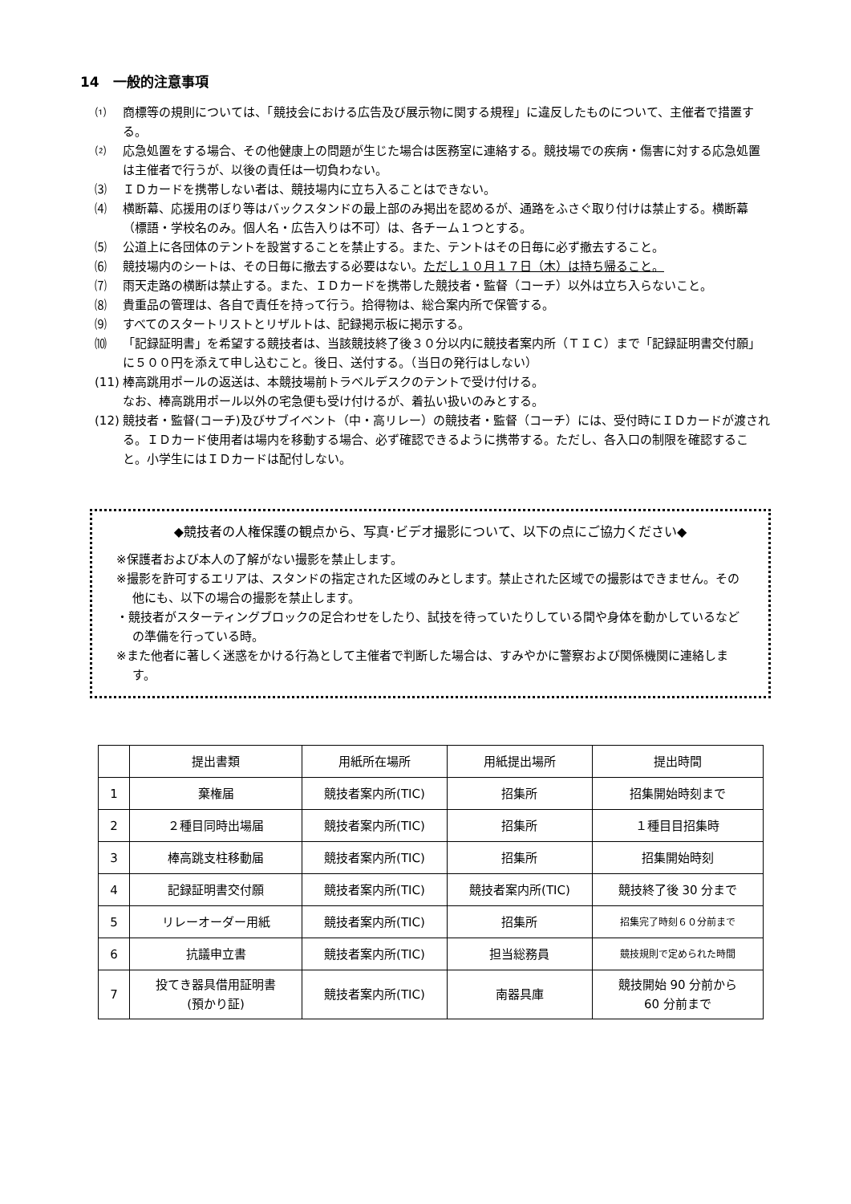14　一般的注意事項
⑴ 商標等の規則については、「競技会における広告及び展示物に関する規程」に違反したものについて、主催者で措置する。
⑵ 応急処置をする場合、その他健康上の問題が生じた場合は医務室に連絡する。競技場での疾病・傷害に対する応急処置は主催者で行うが、以後の責任は一切負わない。
⑶ ＩＤカードを携帯しない者は、競技場内に立ち入ることはできない。
⑷ 横断幕、応援用のぼり等はバックスタンドの最上部のみ掲出を認めるが、通路をふさぐ取り付けは禁止する。横断幕（標語・学校名のみ。個人名・広告入りは不可）は、各チーム１つとする。
⑸ 公道上に各団体のテントを設営することを禁止する。また、テントはその日毎に必ず撤去すること。
⑹ 競技場内のシートは、その日毎に撤去する必要はない。ただし１０月１７日（木）は持ち帰ること。
⑺ 雨天走路の横断は禁止する。また、ＩＤカードを携帯した競技者・監督（コーチ）以外は立ち入らないこと。
⑻ 貴重品の管理は、各自で責任を持って行う。拾得物は、総合案内所で保管する。
⑼ すべてのスタートリストとリザルトは、記録掲示板に掲示する。
⑽ 「記録証明書」を希望する競技者は、当該競技終了後３０分以内に競技者案内所（ＴＩＣ）まで「記録証明書交付願」に５００円を添えて申し込むこと。後日、送付する。（当日の発行はしない）
(11) 棒高跳用ポールの返送は、本競技場前トラベルデスクのテントで受け付ける。
なお、棒高跳用ポール以外の宅急便も受け付けるが、着払い扱いのみとする。
(12) 競技者・監督(コーチ)及びサブイベント（中・高リレー）の競技者・監督（コーチ）には、受付時にＩＤカードが渡される。ＩＤカード使用者は場内を移動する場合、必ず確認できるように携帯する。ただし、各入口の制限を確認すること。小学生にはＩＤカードは配付しない。
◆競技者の人権保護の観点から、写真･ビデオ撮影について、以下の点にご協力ください◆
※保護者および本人の了解がない撮影を禁止します。
※撮影を許可するエリアは、スタンドの指定された区域のみとします。禁止された区域での撮影はできません。その他にも、以下の場合の撮影を禁止します。
・競技者がスターティングブロックの足合わせをしたり、試技を待っていたりしている間や身体を動かしているなどの準備を行っている時。
※また他者に著しく迷惑をかける行為として主催者で判断した場合は、すみやかに警察および関係機関に連絡します。
| | 提出書類 | 用紙所在場所 | 用紙提出場所 | 提出時間 |
| --- | --- | --- | --- | --- |
| 1 | 棄権届 | 競技者案内所(TIC) | 招集所 | 招集開始時刻まで |
| 2 | ２種目同時出場届 | 競技者案内所(TIC) | 招集所 | １種目目招集時 |
| 3 | 棒高跳支柱移動届 | 競技者案内所(TIC) | 招集所 | 招集開始時刻 |
| 4 | 記録証明書交付願 | 競技者案内所(TIC) | 競技者案内所(TIC) | 競技終了後 30 分まで |
| 5 | リレーオーダー用紙 | 競技者案内所(TIC) | 招集所 | 招集完了時刻６０分前まで |
| 6 | 抗議申立書 | 競技者案内所(TIC) | 担当総務員 | 競技規則で定められた時間 |
| 7 | 投てき器具借用証明書 (預かり証) | 競技者案内所(TIC) | 南器具庫 | 競技開始 90 分前から 60 分前まで |